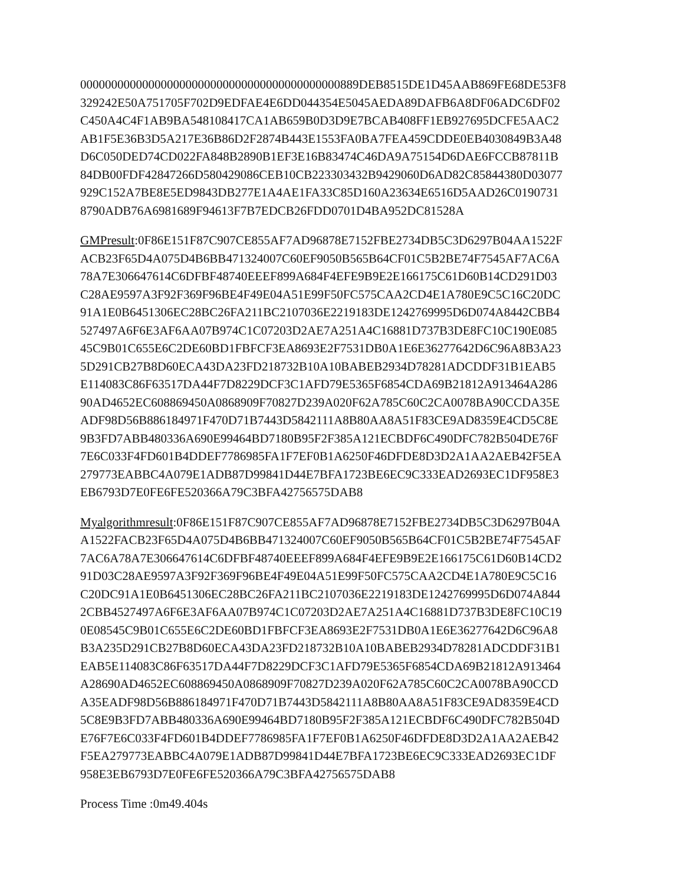000000000000000000000000000000000000000000889DEB8515DE1D45AAB869FE68DE53F8
329242E50A751705F702D9EDFAE4E6DD044354E5045AEDA89DAFB6A8DF06ADC6DF02
C450A4C4F1AB9BA548108417CA1AB659B0D3D9E7BCAB408FF1EB927695DCFE5AAC2
AB1F5E36B3D5A217E36B86D2F2874B443E1553FA0BA7FEA459CDDE0EB4030849B3A48
D6C050DED74CD022FA848B2890B1EF3E16B83474C46DA9A75154D6DAE6FCCB87811B
84DB00FDF42847266D580429086CEB10CB223303432B9429060D6AD82C85844380D03077
929C152A7BE8E5ED9843DB277E1A4AE1FA33C85D160A23634E6516D5AAD26C0190731
8790ADB76A6981689F94613F7B7EDCB26FDD0701D4BA952DC81528A
GMPresult:0F86E151F87C907CE855AF7AD96878E7152FBE2734DB5C3D6297B04AA1522F
ACB23F65D4A075D4B6BB471324007C60EF9050B565B64CF01C5B2BE74F7545AF7AC6A
78A7E306647614C6DFBF48740EEEF899A684F4EFE9B9E2E166175C61D60B14CD291D03
C28AE9597A3F92F369F96BE4F49E04A51E99F50FC575CAA2CD4E1A780E9C5C16C20DC
91A1E0B6451306EC28BC26FA211BC2107036E2219183DE1242769995D6D074A8442CBB4
527497A6F6E3AF6AA07B974C1C07203D2AE7A251A4C16881D737B3DE8FC10C190E085
45C9B01C655E6C2DE60BD1FBFCF3EA8693E2F7531DB0A1E6E36277642D6C96A8B3A23
5D291CB27B8D60ECA43DA23FD218732B10A10BABEB2934D78281ADCDDF31B1EAB5
E114083C86F63517DA44F7D8229DCF3C1AFD79E5365F6854CDA69B21812A913464A286
90AD4652EC608869450A0868909F70827D239A020F62A785C60C2CA0078BA90CCDA35E
ADF98D56B886184971F470D71B7443D5842111A8B80AA8A51F83CE9AD8359E4CD5C8E
9B3FD7ABB480336A690E99464BD7180B95F2F385A121ECBDF6C490DFC782B504DE76F
7E6C033F4FD601B4DDEF7786985FA1F7EF0B1A6250F46DFDE8D3D2A1AA2AEB42F5EA
279773EABBC4A079E1ADB87D99841D44E7BFA1723BE6EC9C333EAD2693EC1DF958E3
EB6793D7E0FE6FE520366A79C3BFA42756575DAB8
Myalgorithmresult:0F86E151F87C907CE855AF7AD96878E7152FBE2734DB5C3D6297B04A
A1522FACB23F65D4A075D4B6BB471324007C60EF9050B565B64CF01C5B2BE74F7545AF
7AC6A78A7E306647614C6DFBF48740EEEF899A684F4EFE9B9E2E166175C61D60B14CD2
91D03C28AE9597A3F92F369F96BE4F49E04A51E99F50FC575CAA2CD4E1A780E9C5C16
C20DC91A1E0B6451306EC28BC26FA211BC2107036E2219183DE1242769995D6D074A844
2CBB4527497A6F6E3AF6AA07B974C1C07203D2AE7A251A4C16881D737B3DE8FC10C19
0E08545C9B01C655E6C2DE60BD1FBFCF3EA8693E2F7531DB0A1E6E36277642D6C96A8
B3A235D291CB27B8D60ECA43DA23FD218732B10A10BABEB2934D78281ADCDDF31B1
EAB5E114083C86F63517DA44F7D8229DCF3C1AFD79E5365F6854CDA69B21812A913464
A28690AD4652EC608869450A0868909F70827D239A020F62A785C60C2CA0078BA90CCD
A35EADF98D56B886184971F470D71B7443D5842111A8B80AA8A51F83CE9AD8359E4CD
5C8E9B3FD7ABB480336A690E99464BD7180B95F2F385A121ECBDF6C490DFC782B504D
E76F7E6C033F4FD601B4DDEF7786985FA1F7EF0B1A6250F46DFDE8D3D2A1AA2AEB42
F5EA279773EABBC4A079E1ADB87D99841D44E7BFA1723BE6EC9C333EAD2693EC1DF
958E3EB6793D7E0FE6FE520366A79C3BFA42756575DAB8
Process Time :0m49.404s